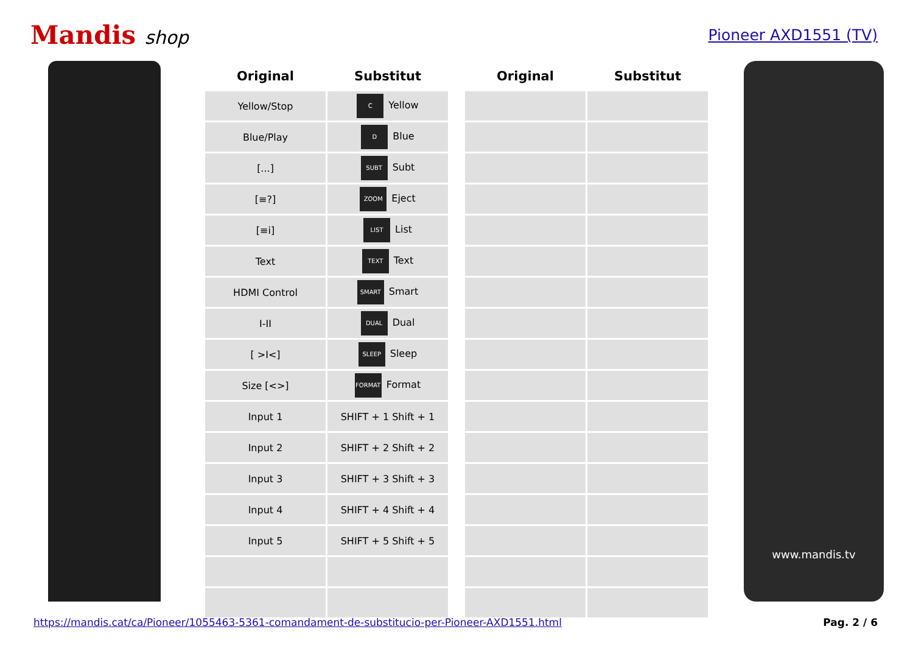Mandis shop
Pioneer AXD1551 (TV)
| Original | Substitut | | Original | Substitut |
| --- | --- | --- | --- | --- |
| Yellow/Stop | C Yellow | | | |
| Blue/Play | D Blue | | | |
| [...] | SUBT Subt | | | |
| [≡?] | ZOOM Eject | | | |
| [≡i] | LIST List | | | |
| Text | TEXT Text | | | |
| HDMI Control | SMART Smart | | | |
| I-II | DUAL Dual | | | |
| [ >I<] | SLEEP Sleep | | | |
| Size [<>] | FORMAT Format | | | |
| Input 1 | SHIFT + 1 Shift + 1 | | | |
| Input 2 | SHIFT + 2 Shift + 2 | | | |
| Input 3 | SHIFT + 3 Shift + 3 | | | |
| Input 4 | SHIFT + 4 Shift + 4 | | | |
| Input 5 | SHIFT + 5 Shift + 5 | | | |
www.mandis.tv
https://mandis.cat/ca/Pioneer/1055463-5361-comandament-de-substitucio-per-Pioneer-AXD1551.html Pag. 2 / 6